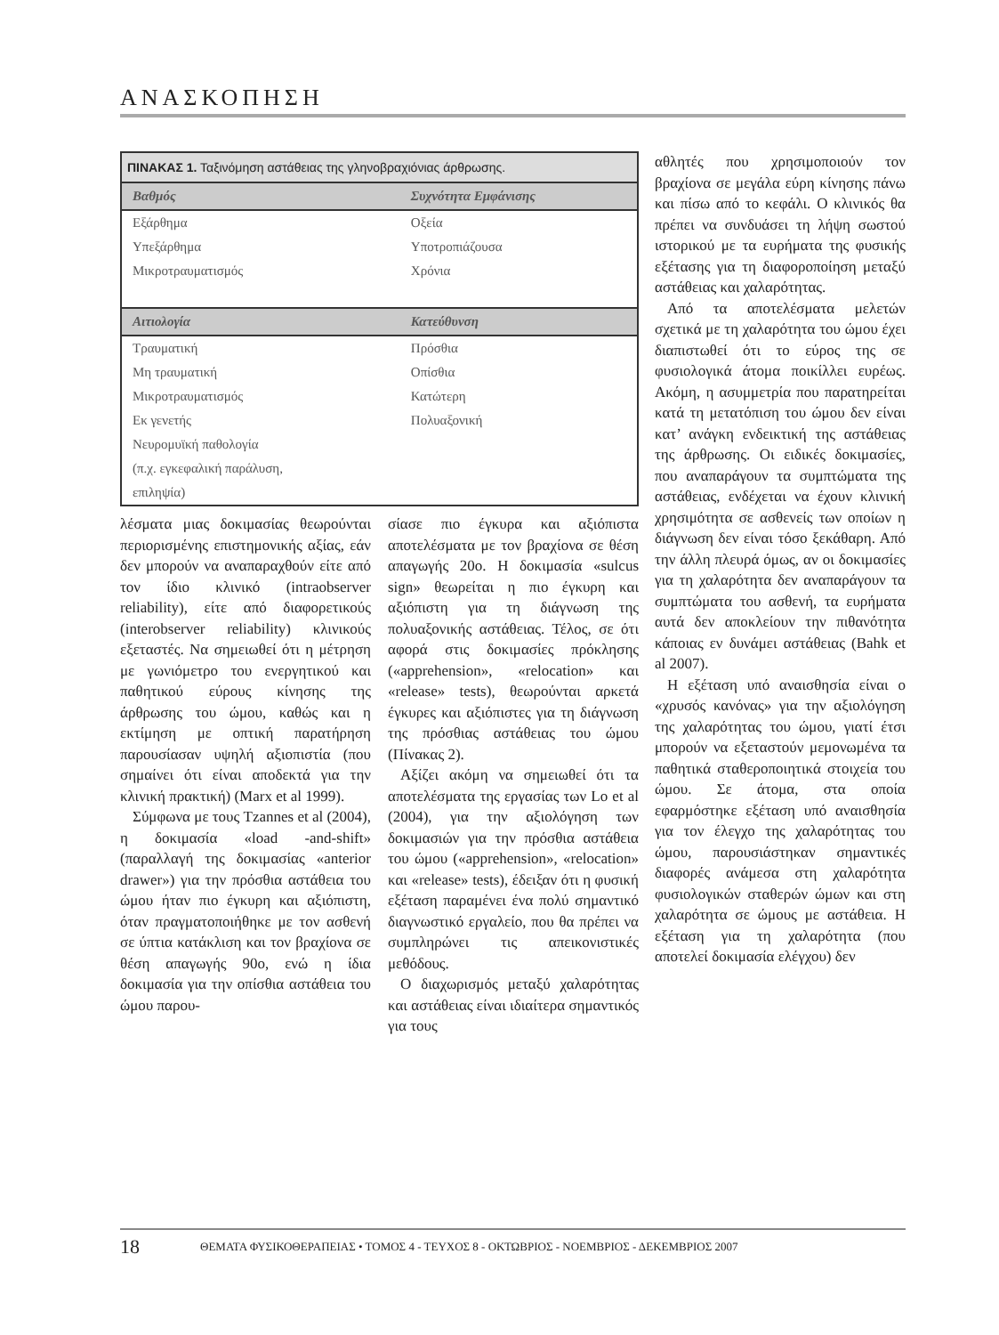ΑΝΑΣΚΟΠΗΣΗ
ΠΙΝΑΚΑΣ 1. Ταξινόμηση αστάθειας της γληνοβραχιόνιας άρθρωσης.
| Βαθμός | Συχνότητα Εμφάνισης |
| --- | --- |
| Εξάρθημα | Οξεία |
| Υπεξάρθημα | Υποτροπιάζουσα |
| Μικροτραυματισμός | Χρόνια |
| Αιτιολογία | Κατεύθυνση |
| Τραυματική | Πρόσθια |
| Μη τραυματική | Οπίσθια |
| Μικροτραυματισμός | Κατώτερη |
| Εκ γενετής | Πολυαξονική |
| Νευρομυϊκή παθολογία | |
| (π.χ. εγκεφαλική παράλυση, | |
| επιληψία) | |
λέσματα μιας δοκιμασίας θεωρούνται περιορισμένης επιστημονικής αξίας, εάν δεν μπορούν να αναπαραχθούν είτε από τον ίδιο κλινικό (intraobserver reliability), είτε από διαφορετικούς (interobserver reliability) κλινικούς εξεταστές. Να σημειωθεί ότι η μέτρηση με γωνιόμετρο του ενεργητικού και παθητικού εύρους κίνησης της άρθρωσης του ώμου, καθώς και η εκτίμηση με οπτική παρατήρηση παρουσίασαν υψηλή αξιοπιστία (που σημαίνει ότι είναι αποδεκτά για την κλινική πρακτική) (Marx et al 1999).
Σύμφωνα με τους Tzannes et al (2004), η δοκιμασία «load -and-shift» (παραλλαγή της δοκιμασίας «anterior drawer») για την πρόσθια αστάθεια του ώμου ήταν πιο έγκυρη και αξιόπιστη, όταν πραγματοποιήθηκε με τον ασθενή σε ύπτια κατάκλιση και τον βραχίονα σε θέση απαγωγής 90ο, ενώ η ίδια δοκιμασία για την οπίσθια αστάθεια του ώμου παρου-
σίασε πιο έγκυρα και αξιόπιστα αποτελέσματα με τον βραχίονα σε θέση απαγωγής 20ο. Η δοκιμασία «sulcus sign» θεωρείται η πιο έγκυρη και αξιόπιστη για τη διάγνωση της πολυαξονικής αστάθειας. Τέλος, σε ότι αφορά στις δοκιμασίες πρόκλησης («apprehension», «relocation» και «release» tests), θεωρούνται αρκετά έγκυρες και αξιόπιστες για τη διάγνωση της πρόσθιας αστάθειας του ώμου (Πίνακας 2).
Αξίζει ακόμη να σημειωθεί ότι τα αποτελέσματα της εργασίας των Lo et al (2004), για την αξιολόγηση των δοκιμασιών για την πρόσθια αστάθεια του ώμου («apprehension», «relocation» και «release» tests), έδειξαν ότι η φυσική εξέταση παραμένει ένα πολύ σημαντικό διαγνωστικό εργαλείο, που θα πρέπει να συμπληρώνει τις απεικονιστικές μεθόδους.
Ο διαχωρισμός μεταξύ χαλαρότητας και αστάθειας είναι ιδιαίτερα σημαντικός για τους
αθλητές που χρησιμοποιούν τον βραχίονα σε μεγάλα εύρη κίνησης πάνω και πίσω από το κεφάλι. Ο κλινικός θα πρέπει να συνδυάσει τη λήψη σωστού ιστορικού με τα ευρήματα της φυσικής εξέτασης για τη διαφοροποίηση μεταξύ αστάθειας και χαλαρότητας.
Από τα αποτελέσματα μελετών σχετικά με τη χαλαρότητα του ώμου έχει διαπιστωθεί ότι το εύρος της σε φυσιολογικά άτομα ποικίλλει ευρέως. Ακόμη, η ασυμμετρία που παρατηρείται κατά τη μετατόπιση του ώμου δεν είναι κατ’ ανάγκη ενδεικτική της αστάθειας της άρθρωσης. Οι ειδικές δοκιμασίες, που αναπαράγουν τα συμπτώματα της αστάθειας, ενδέχεται να έχουν κλινική χρησιμότητα σε ασθενείς των οποίων η διάγνωση δεν είναι τόσο ξεκάθαρη. Από την άλλη πλευρά όμως, αν οι δοκιμασίες για τη χαλαρότητα δεν αναπαράγουν τα συμπτώματα του ασθενή, τα ευρήματα αυτά δεν αποκλείουν την πιθανότητα κάποιας εν δυνάμει αστάθειας (Bahk et al 2007).
Η εξέταση υπό αναισθησία είναι ο «χρυσός κανόνας» για την αξιολόγηση της χαλαρότητας του ώμου, γιατί έτσι μπορούν να εξεταστούν μεμονωμένα τα παθητικά σταθεροποιητικά στοιχεία του ώμου. Σε άτομα, στα οποία εφαρμόστηκε εξέταση υπό αναισθησία για τον έλεγχο της χαλαρότητας του ώμου, παρουσιάστηκαν σημαντικές διαφορές ανάμεσα στη χαλαρότητα φυσιολογικών σταθερών ώμων και στη χαλαρότητα σε ώμους με αστάθεια. Η εξέταση για τη χαλαρότητα (που αποτελεί δοκιμασία ελέγχου) δεν
18 ΘΕΜΑΤΑ ΦΥΣΙΚΟΘΕΡΑΠΕΙΑΣ • ΤΟΜΟΣ 4 - ΤΕΥΧΟΣ 8 - ΟΚΤΩΒΡΙΟΣ - ΝΟΕΜΒΡΙΟΣ - ΔΕΚΕΜΒΡΙΟΣ 2007